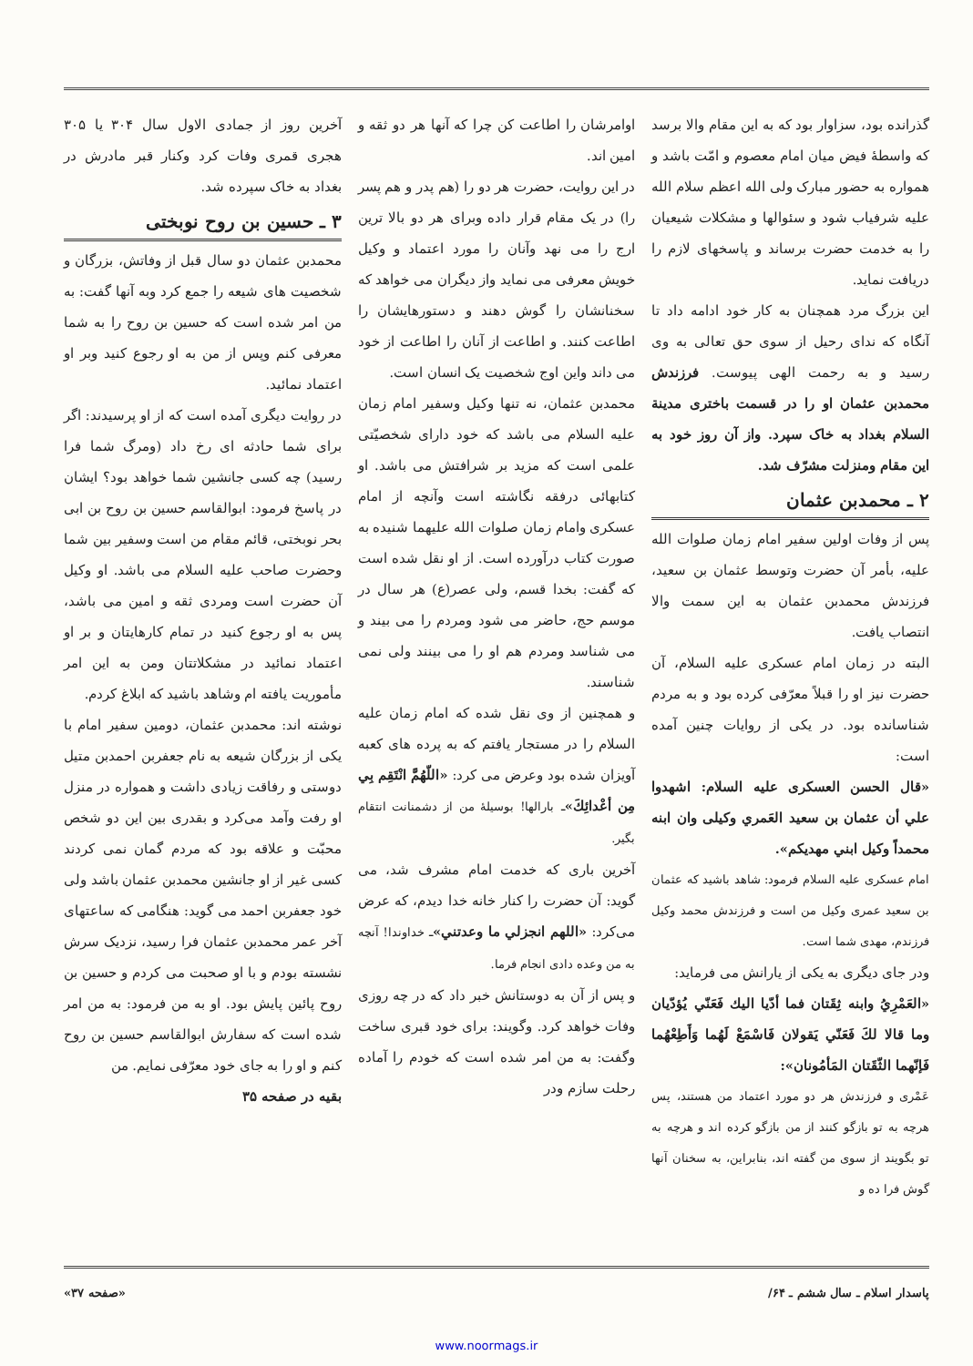گذرانده بود، سزاوار بود که به این مقام والا برسد که واسطهٔ فیض میان امام معصوم و امّت باشد و همواره به حضور مبارک ولی الله اعظم سلام الله علیه شرفیاب شود و سئوالها و مشکلات شیعیان را به خدمت حضرت برساند و پاسخهای لازم را دریافت نماید.
این بزرگ مرد همچنان به کار خود ادامه داد تا آنگاه که ندای رحیل از سوی حق تعالی به وی رسید و به رحمت الهی پیوست. فرزندش محمدبن عثمان او را در قسمت باختری مدینة السلام بغداد به خاک سپرد. واز آن روز خود به این مقام ومنزلت مشرّف شد.
۲ ـ محمدبن عثمان
پس از وفات اولین سفیر امام زمان صلوات الله علیه، بأمر آن حضرت وتوسط عثمان بن سعید، فرزندش محمدبن عثمان به این سمت والا انتصاب یافت.
البته در زمان امام عسکری علیه السلام، آن حضرت نیز او را قبلاً معرّفی کرده بود و به مردم شناسانده بود. در یکی از روایات چنین آمده است:
«قال الحسن العسکری علیه السلام: اشهدوا علي أن عثمان بن سعید العَمري وکیلی وان ابنه محمداً وکیل ابني مهدیکم».
امام عسکری علیه السلام فرمود: شاهد باشید که عثمان بن سعید عمری وکیل من است و فرزندش محمد وکیل فرزندم، مهدی شما است.
ودر جای دیگری به یکی از یارانش می فرماید:
«العَمْرِيُ وابنه ثِقَتان فما أدّیا الیك فَعَنّي یُؤدّیان وما قالا لكَ فَعَنّي یَقولان فَاسْمَعْ لَهُما وَأَطِعْهُما فَإنّهما الثّقَتان المَأمُونان»:
عَمْری و فرزندش هر دو مورد اعتماد من هستند، پس هرچه به تو بازگو کنند از من بازگو کرده اند و هرچه به تو بگویند از سوی من گفته اند، بنابراین، به سخنان آنها گوش فرا ده و
اوامرشان را اطاعت کن چرا که آنها هر دو ثقه و امین اند.
در این روایت، حضرت هر دو را (هم پدر و هم پسر را) در یک مقام قرار داده وبرای هر دو بالا ترین ارج را می نهد وآنان را مورد اعتماد و وکیل خویش معرفی می نماید واز دیگران می خواهد که سخنانشان را گوش دهند و دستورهایشان را اطاعت کنند. و اطاعت از آنان را اطاعت از خود می داند واین اوج شخصیت یک انسان است.
محمدبن عثمان، نه تنها وکیل وسفیر امام زمان علیه السلام می باشد که خود دارای شخصیّتی علمی است که مزید بر شرافتش می باشد. او کتابهائی درفقه نگاشته است وآنچه از امام عسکری وامام زمان صلوات الله علیهما شنیده به صورت کتاب درآورده است. از او نقل شده است که گفت: بخدا قسم، ولی عصر(ع) هر سال در موسم حج، حاضر می شود ومردم را می بیند و می شناسد ومردم هم او را می بینند ولی نمی شناسند.
و همچنین از وی نقل شده که امام زمان علیه السلام را در مستجار یافتم که به پرده های کعبه آویزان شده بود وعرض می کرد: «اللّهُمَّ انْتَقِم بِي مِن أعْدائِكَ»ـ بارالها! بوسیلهٔ من از دشمنانت انتقام بگیر.
آخرین باری که خدمت امام مشرف شد، می گوید: آن حضرت را کنار خانه خدا دیدم، که عرض می‌کرد: «اللهم انجزلي ما وعدتني»ـ خداوندا! آنچه به من وعده دادی انجام فرما.
و پس از آن به دوستانش خبر داد که در چه روزی وفات خواهد کرد. وگویند: برای خود قبری ساخت وگفت: به من امر شده است که خودم را آماده رحلت سازم ودر
آخرین روز از جمادی الاول سال ۳۰۴ یا ۳۰۵ هجری قمری وفات کرد وکنار قبر مادرش در بغداد به خاک سپرده شد.
۳ ـ حسین بن روح نوبختی
محمدبن عثمان دو سال قبل از وفاتش، بزرگان و شخصیت های شیعه را جمع کرد وبه آنها گفت: به من امر شده است که حسین بن روح را به شما معرفی کنم وپس از من به او رجوع کنید وبر او اعتماد نمائید.
در روایت دیگری آمده است که از او پرسیدند: اگر برای شما حادثه ای رخ داد (ومرگ شما فرا رسید) چه کسی جانشین شما خواهد بود؟ ایشان در پاسخ فرمود: ابوالقاسم حسین بن روح بن ابی بحر نوبختی، قائم مقام من است وسفیر بین شما وحضرت صاحب علیه السلام می باشد. او وکیل آن حضرت است ومردی ثقه و امین می باشد، پس به او رجوع کنید در تمام کارهایتان و بر او اعتماد نمائید در مشکلاتتان ومن به این امر مأموریت یافته ام وشاهد باشید که ابلاغ کردم.
نوشته اند: محمدبن عثمان، دومین سفیر امام با یکی از بزرگان شیعه به نام جعفربن احمدبن متیل دوستی و رفاقت زیادی داشت و همواره در منزل او رفت وآمد می‌کرد و بقدری بین این دو شخص محبّت و علاقه بود که مردم گمان نمی کردند کسی غیر از او جانشین محمدبن عثمان باشد ولی خود جعفربن احمد می گوید: هنگامی که ساعتهای آخر عمر محمدبن عثمان فرا رسید، نزدیک سرش نشسته بودم و با او صحبت می کردم و حسین بن روح پائین پایش بود. او به من فرمود: به من امر شده است که سفارش ابوالقاسم حسین بن روح کنم و او را به جای خود معرّفی نمایم. من
بقیه در صفحه ۳۵
پاسدار اسلام ـ سال ششم ـ ۶۴/ «صفحه ۳۷»
www.noormags.ir